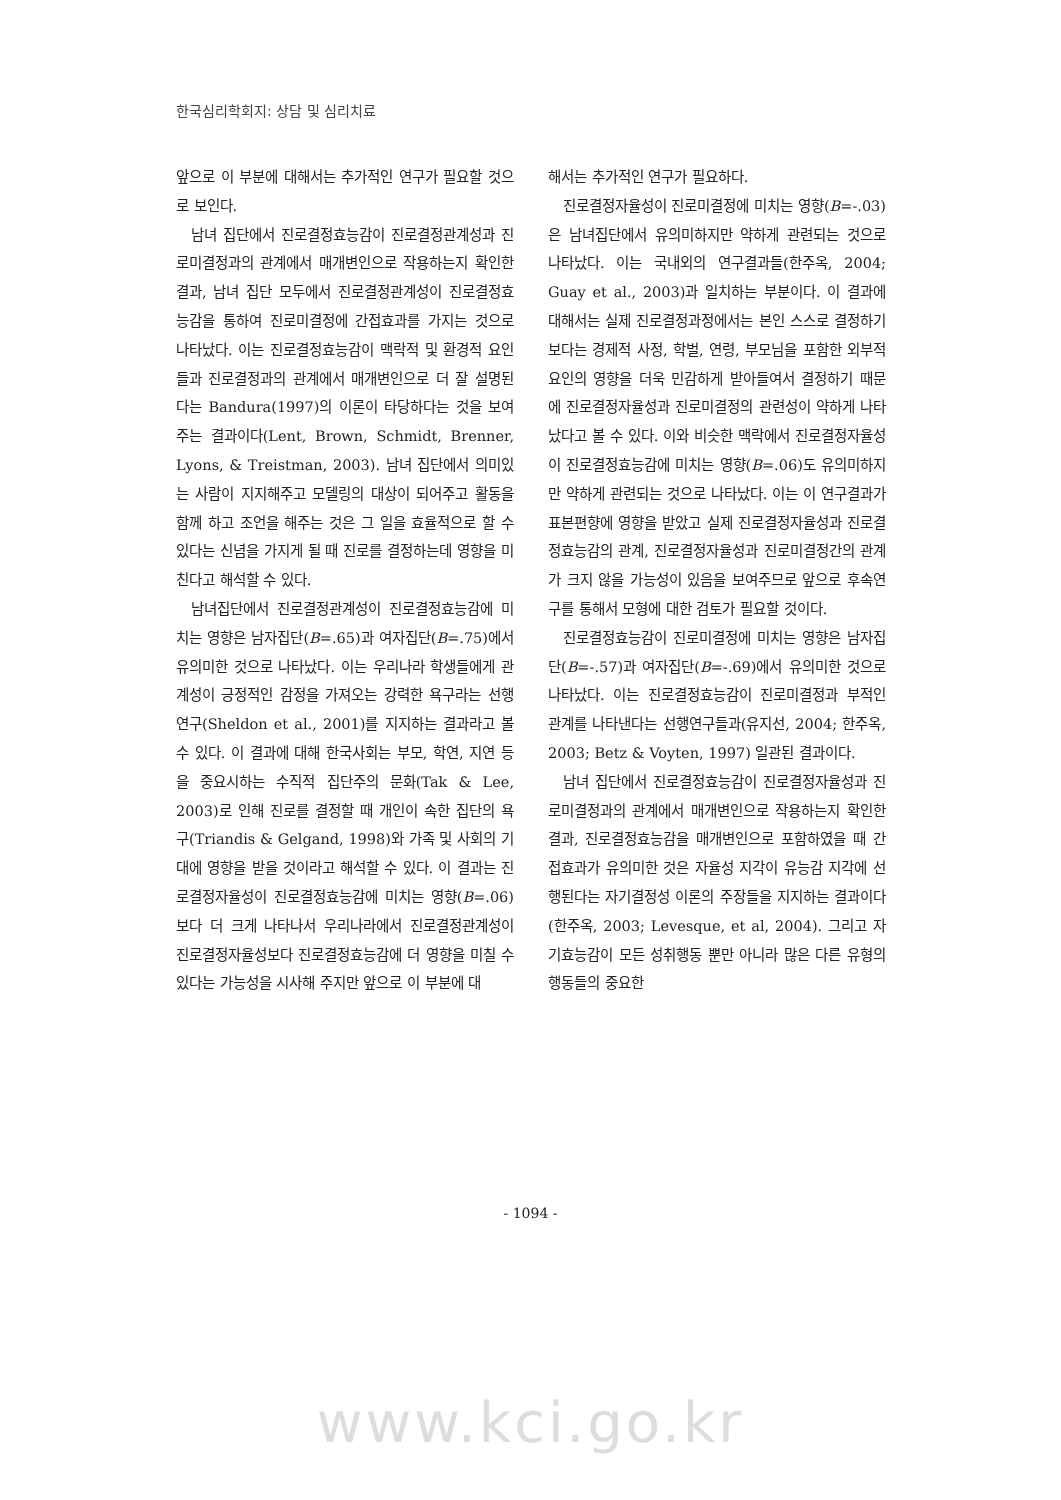한국심리학회지: 상담 및 심리치료
앞으로 이 부분에 대해서는 추가적인 연구가 필요할 것으로 보인다.
남녀 집단에서 진로결정효능감이 진로결정관계성과 진로미결정과의 관계에서 매개변인으로 작용하는지 확인한 결과, 남녀 집단 모두에서 진로결정관계성이 진로결정효능감을 통하여 진로미결정에 간접효과를 가지는 것으로 나타났다. 이는 진로결정효능감이 맥락적 및 환경적 요인들과 진로결정과의 관계에서 매개변인으로 더 잘 설명된다는 Bandura(1997)의 이론이 타당하다는 것을 보여주는 결과이다(Lent, Brown, Schmidt, Brenner, Lyons, & Treistman, 2003). 남녀 집단에서 의미있는 사람이 지지해주고 모델링의 대상이 되어주고 활동을 함께 하고 조언을 해주는 것은 그 일을 효율적으로 할 수 있다는 신념을 가지게 될 때 진로를 결정하는데 영향을 미친다고 해석할 수 있다.
남녀집단에서 진로결정관계성이 진로결정효능감에 미치는 영향은 남자집단(B=.65)과 여자집단(B=.75)에서 유의미한 것으로 나타났다. 이는 우리나라 학생들에게 관계성이 긍정적인 감정을 가져오는 강력한 욕구라는 선행연구(Sheldon et al., 2001)를 지지하는 결과라고 볼 수 있다. 이 결과에 대해 한국사회는 부모, 학연, 지연 등을 중요시하는 수직적 집단주의 문화(Tak & Lee, 2003)로 인해 진로를 결정할 때 개인이 속한 집단의 욕구(Triandis & Gelgand, 1998)와 가족 및 사회의 기대에 영향을 받을 것이라고 해석할 수 있다. 이 결과는 진로결정자율성이 진로결정효능감에 미치는 영향(B=.06)보다 더 크게 나타나서 우리나라에서 진로결정관계성이 진로결정자율성보다 진로결정효능감에 더 영향을 미칠 수 있다는 가능성을 시사해 주지만 앞으로 이 부분에 대
해서는 추가적인 연구가 필요하다.
진로결정자율성이 진로미결정에 미치는 영향(B=-.03)은 남녀집단에서 유의미하지만 약하게 관련되는 것으로 나타났다. 이는 국내외의 연구결과들(한주옥, 2004; Guay et al., 2003)과 일치하는 부분이다. 이 결과에 대해서는 실제 진로결정과정에서는 본인 스스로 결정하기보다는 경제적 사정, 학벌, 연령, 부모님을 포함한 외부적 요인의 영향을 더욱 민감하게 받아들여서 결정하기 때문에 진로결정자율성과 진로미결정의 관련성이 약하게 나타났다고 볼 수 있다. 이와 비슷한 맥락에서 진로결정자율성이 진로결정효능감에 미치는 영향(B=.06)도 유의미하지만 약하게 관련되는 것으로 나타났다. 이는 이 연구결과가 표본편향에 영향을 받았고 실제 진로결정자율성과 진로결정효능감의 관계, 진로결정자율성과 진로미결정간의 관계가 크지 않을 가능성이 있음을 보여주므로 앞으로 후속연구를 통해서 모형에 대한 검토가 필요할 것이다.
진로결정효능감이 진로미결정에 미치는 영향은 남자집단(B=-.57)과 여자집단(B=-.69)에서 유의미한 것으로 나타났다. 이는 진로결정효능감이 진로미결정과 부적인 관계를 나타낸다는 선행연구들과(유지선, 2004; 한주옥, 2003; Betz & Voyten, 1997) 일관된 결과이다.
남녀 집단에서 진로결정효능감이 진로결정자율성과 진로미결정과의 관계에서 매개변인으로 작용하는지 확인한 결과, 진로결정효능감을 매개변인으로 포함하였을 때 간접효과가 유의미한 것은 자율성 지각이 유능감 지각에 선행된다는 자기결정성 이론의 주장들을 지지하는 결과이다(한주옥, 2003; Levesque, et al, 2004). 그리고 자기효능감이 모든 성취행동 뿐만 아니라 많은 다른 유형의 행동들의 중요한
- 1094 -
www.kci.go.kr